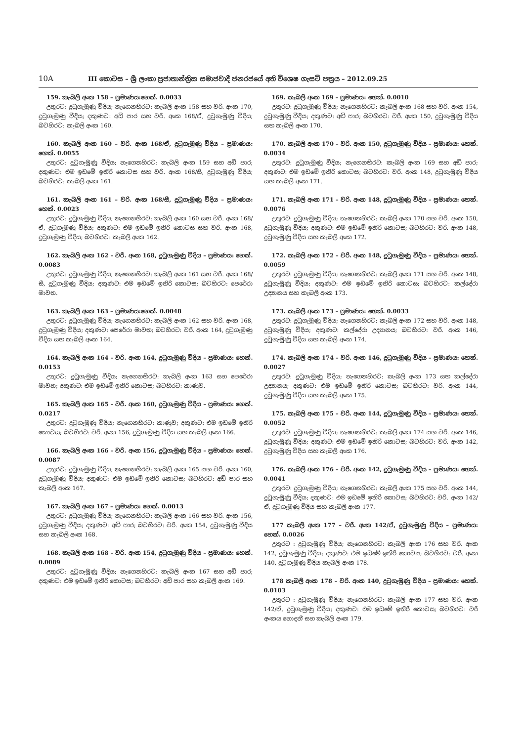10A
III කොටස – ශ්‍රී ලංකා ප්‍රජාතාන්ත්‍රික සමාජවාදී ජනරජයේ අති විශෙෂ ගැසට් පත්‍රය – 2012.09.25
159. කැබලි අංක 158 – ප්‍රමාණය:හෙක්. 0.0033
උතුරට: දුටුගැමුණු වීදිය; නැගෙනහිරට: කැබලි අංක 158 සහ වරි. අංක 170, දුටුගැමුණු වීදිය; දකුණට: අඩි පාර සහ වරි. අංක 168/ඒ, දුටුගැමුණු වීදිය; බටහිරට: කැබලි අංක 160.
160. කැබලි අංක 160 – වරි. අංක 168/ඒ, දුටුගැමුණු වීදිය – ප්‍රමාණය: හෙක්. 0.0055
උතුරට: දුටුගැමුණු වීදිය; නැගෙනහිරට: කැබලි අංක 159 සහ අඩි පාර; දකුණට: එම ඉඩමේ ඉතිරි කොටස සහ වරි. අංක 168/සී, දුටුගැමුණු වීදිය; බටහිරට: කැබලි අංක 161.
161. කැබලි අංක 161 – වරි. අංක 168/සී, දුටුගැමුණු වීදිය – ප්‍රමාණය: හෙක්. 0.0023
උතුරට: දුටුගැමුණු වීදිය; නැගෙනහිරට: කැබලි අංක 160 සහ වරි. අංක 168/ඒ, දුටුගැමුණු වීදිය; දකුණට: එම ඉඩමේ ඉතිරි කොටස සහ වරි. අංක 168, දුටුගැමුණු වීදිය; බටහිරට: කැබලි අංක 162.
162. කැබලි අංක 162 – වරි. අංක 168, දුටුගැමුණු වීදිය – ප්‍රමාණය: හෙක්. 0.0083
උතුරට: දුටුගැමුණු වීදිය; නැගෙනහිරට: කැබලි අංක 161 සහ වරි. අංක 168/සී, දුටුගැමුණු වීදිය; දකුණට: එම ඉඩමේ ඉතිරි කොටස; බටහිරට: පෙරේරා මාවත.
163. කැබලි අංක 163 – ප්‍රමාණය:හෙක්. 0.0048
උතුරට: දුටුගැමුණු වීදිය; නැගෙනහිරට: කැබලි අංක 162 සහ වරි. අංක 168, දුටුගැමුණු වීදිය; දකුණට: පෙරේරා මාවත; බටහිරට: වරි. අංක 164, දුටුගැමුණු වීදිය සහ කැබලි අංක 164.
164. කැබලි අංක 164 – වරි. අංක 164, දුටුගැමුණු වීදිය – ප්‍රමාණය: හෙක්. 0.0153
උතුරට: දුටුගැමුණු වීදිය; නැගෙනහිරට: කැබලි අංක 163 සහ පෙරේරා මාවත; දකුණට: එම ඉඩමේ ඉතිරි කොටස; බටහිරට: කාණුව.
165. කැබලි අංක 165 – වරි. අංක 160, දුටුගැමුණු වීදිය – ප්‍රමාණය: හෙක්. 0.0217
උතුරට: දුටුගැමුණු වීදිය; නැගෙනහිරට: කාණුව; දකුණට: එම ඉඩමේ ඉතිරි කොටස; බටහිරට: වරි. අංක 156, දුටුගැමුණු වීදිය සහ කැබලි අංක 166.
166. කැබලි අංක 166 – වරි. අංක 156, දුටුගැමුණු වීදිය – ප්‍රමාණය: හෙක්. 0.0087
උතුරට: දුටුගැමුණු වීදිය; නැගෙනහිරට: කැබලි අංක 165 සහ වරි. අංක 160, දුටුගැමුණු වීදිය; දකුණට: එම ඉඩමේ ඉතිරි කොටස; බටහිරට: අඩි පාර සහ කැබලි අංක 167.
167. කැබලි අංක 167 – ප්‍රමාණය: හෙක්. 0.0013
උතුරට: දුටුගැමුණු වීදිය; නැගෙනහිරට: කැබලි අංක 166 සහ වරි. අංක 156, දුටුගැමුණු වීදිය; දකුණට: අඩි පාර; බටහිරට: වරි. අංක 154, දුටුගැමුණු වීදිය සහ කැබලි අංක 168.
168. කැබලි අංක 168 – වරි. අංක 154, දුටුගැමුණු වීදිය – ප්‍රමාණය: හෙක්. 0.0089
උතුරට: දුටුගැමුණු වීදිය; නැගෙනහිරට: කැබලි අංක 167 සහ අඩි පාර; දකුණට: එම ඉඩමේ ඉතිරි කොටස; බටහිරට: අඩි පාර සහ කැබලි අංක 169.
169. කැබලි අංක 169 – ප්‍රමාණය: හෙක්. 0.0010
උතුරට: දුටුගැමුණු වීදිය; නැගෙනහිරට: කැබලි අංක 168 සහ වරි. අංක 154, දුටුගැමුණු වීදිය; දකුණට: අඩි පාර; බටහිරට: වරි. අංක 150, දුටුගැමුණු වීදිය සහ කැබලි අංක 170.
170. කැබලි අංක 170 – වරි. අංක 150, දුටුගැමුණු වීදිය – ප්‍රමාණය: හෙක්. 0.0034
උතුරට: දුටුගැමුණු වීදිය; නැගෙනහිරට: කැබලි අංක 169 සහ අඩි පාර; දකුණට: එම ඉඩමේ ඉතිරි කොටස; බටහිරට: වරි. අංක 148, දුටුගැමුණු වීදිය සහ කැබලි අංක 171.
171. කැබලි අංක 171 – වරි. අංක 148, දුටුගැමුණු වීදිය – ප්‍රමාණය: හෙක්. 0.0076
උතුරට: දුටුගැමුණු වීදිය; නැගෙනහිරට: කැබලි අංක 170 සහ වරි. අංක 150, දුටුගැමුණු වීදිය; දකුණට: එම ඉඩමේ ඉතිරි කොටස; බටහිරට: වරි. අංක 148, දුටුගැමුණු වීදිය සහ කැබලි අංක 172.
172. කැබලි අංක 172 – වරි. අංක 148, දුටුගැමුණු වීදිය – ප්‍රමාණය: හෙක්. 0.0059
උතුරට: දුටුගැමුණු වීදිය; නැගෙනහිරට: කැබලි අංක 171 සහ වරි. අංක 148, දුටුගැමුණු වීදිය; දකුණට: එම ඉඩමේ ඉතිරි කොටස; බටහිරට: කල්දේරා උද්‍යානය සහ කැබලි අංක 173.
173. කැබලි අංක 173 – ප්‍රමාණය: හෙක්. 0.0033
උතුරට: දුටුගැමුණු වීදිය; නැගෙනහිරට: කැබලි අංක 172 සහ වරි. අංක 148, දුටුගැමුණු වීදිය; දකුණට: කල්දේරා උද්‍යානය; බටහිරට: වරි. අංක 146, දුටුගැමුණු වීදිය සහ කැබලි අංක 174.
174. කැබලි අංක 174 – වරි. අංක 146, දුටුගැමුණු වීදිය – ප්‍රමාණය: හෙක්. 0.0027
උතුරට: දුටුගැමුණු වීදිය; නැගෙනහිරට: කැබලි අංක 173 සහ කල්දේරා උද්‍යානය; දකුණට: එම ඉඩමේ ඉතිරි කොටස; බටහිරට: වරි. අංක 144, දුටුගැමුණු වීදිය සහ කැබලි අංක 175.
175. කැබලි අංක 175 – වරි. අංක 144, දුටුගැමුණු වීදිය – ප්‍රමාණය: හෙක්. 0.0052
උතුරට: දුටුගැමුණු වීදිය; නැගෙනහිරට: කැබලි අංක 174 සහ වරි. අංක 146, දුටුගැමුණු වීදිය; දකුණට: එම ඉඩමේ ඉතිරි කොටස; බටහිරට: වරි. අංක 142, දුටුගැමුණු වීදිය සහ කැබලි අංක 176.
176. කැබලි අංක 176 – වරි. අංක 142, දුටුගැමුණු වීදිය – ප්‍රමාණය: හෙක්. 0.0041
උතුරට: දුටුගැමුණු වීදිය; නැගෙනහිරට: කැබලි අංක 175 සහ වරි. අංක 144, දුටුගැමුණු වීදිය; දකුණට: එම ඉඩමේ ඉතිරි කොටස; බටහිරට: වරි. අංක 142/ඒ, දුටුගැමුණු වීදිය සහ කැබලි අංක 177.
177 කැබලි අංක 177 – වරි. අංක 142/ඒ, දුටුගැමුණු වීදිය – ප්‍රමාණය: හෙක්. 0.0026
උතුරට : දුටුගැමුණු වීදිය; නැගෙනහිරට: කැබලි අංක 176 සහ වරි. අංක 142, දුටුගැමුණු වීදිය; දකුණට: එම ඉඩමේ ඉතිරි කොටස; බටහිරට: වරි. අංක 140, දුටුගැමුණු වීදිය කැබලි අංක 178.
178 කැබලි අංක 178 – වරි. අංක 140, දුටුගැමුණු වීදිය – ප්‍රමාණය: හෙක්. 0.0103
උතුරට : දුටුගැමුණු වීදිය; නැගෙනහිරට: කැබලි අංක 177 සහ වරි. අංක 142/ඒ, දුටුගැමුණු වීදිය; දකුණට: එම ඉඩමේ ඉතිරි කොටස; බටහිරට: වරි අංකය නොදනී සහ කැබලි අංක 179.